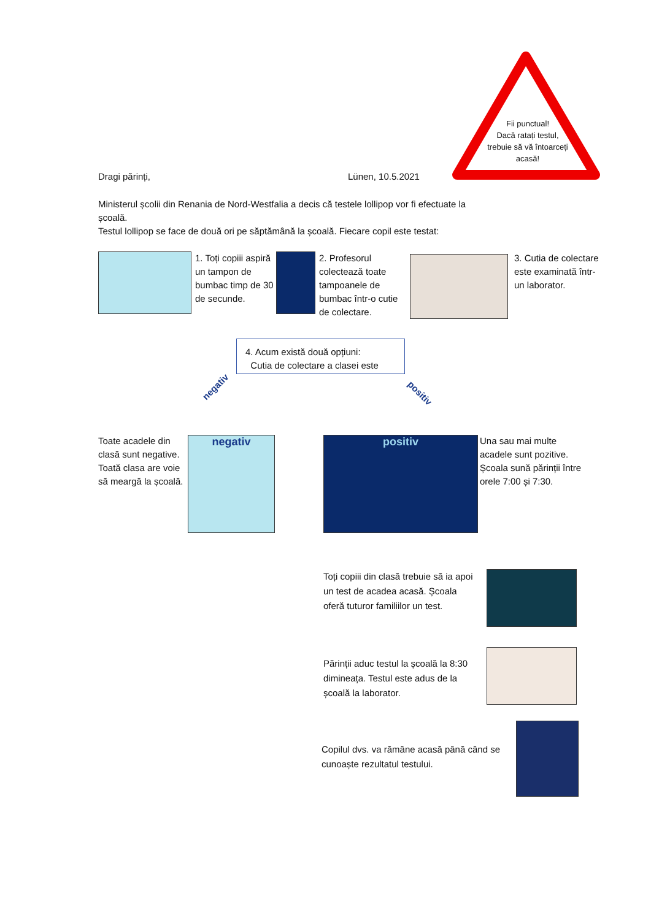Fii punctual!
Dacă ratați testul, trebuie să vă întoarceți acasă!
Dragi părinți, Lünen, 10.5.2021
Ministerul școlii din Renania de Nord-Westfalia a decis că testele lollipop vor fi efectuate la școală.
Testul lollipop se face de două ori pe săptămână la școală. Fiecare copil este testat:
1. Toți copiii aspiră un tampon de bumbac timp de 30 de secunde.
2. Profesorul colectează toate tampoanele de bumbac într-o cutie de colectare.
3. Cutia de colectare este examinată într-un laborator.
4. Acum există două opțiuni:
Cutia de colectare a clasei este
negativ
positiv
Toate acadele din clasă sunt negative. Toată clasa are voie să meargă la școală.
negativ positiv
Una sau mai multe acadele sunt pozitive. Școala sună părinții între orele 7:00 și 7:30.
Toți copiii din clasă trebuie să ia apoi un test de acadea acasă. Școala oferă tuturor familiilor un test.
Părinții aduc testul la școală la 8:30 dimineața. Testul este adus de la școală la laborator.
Copilul dvs. va rămâne acasă până când se cunoaște rezultatul testului.